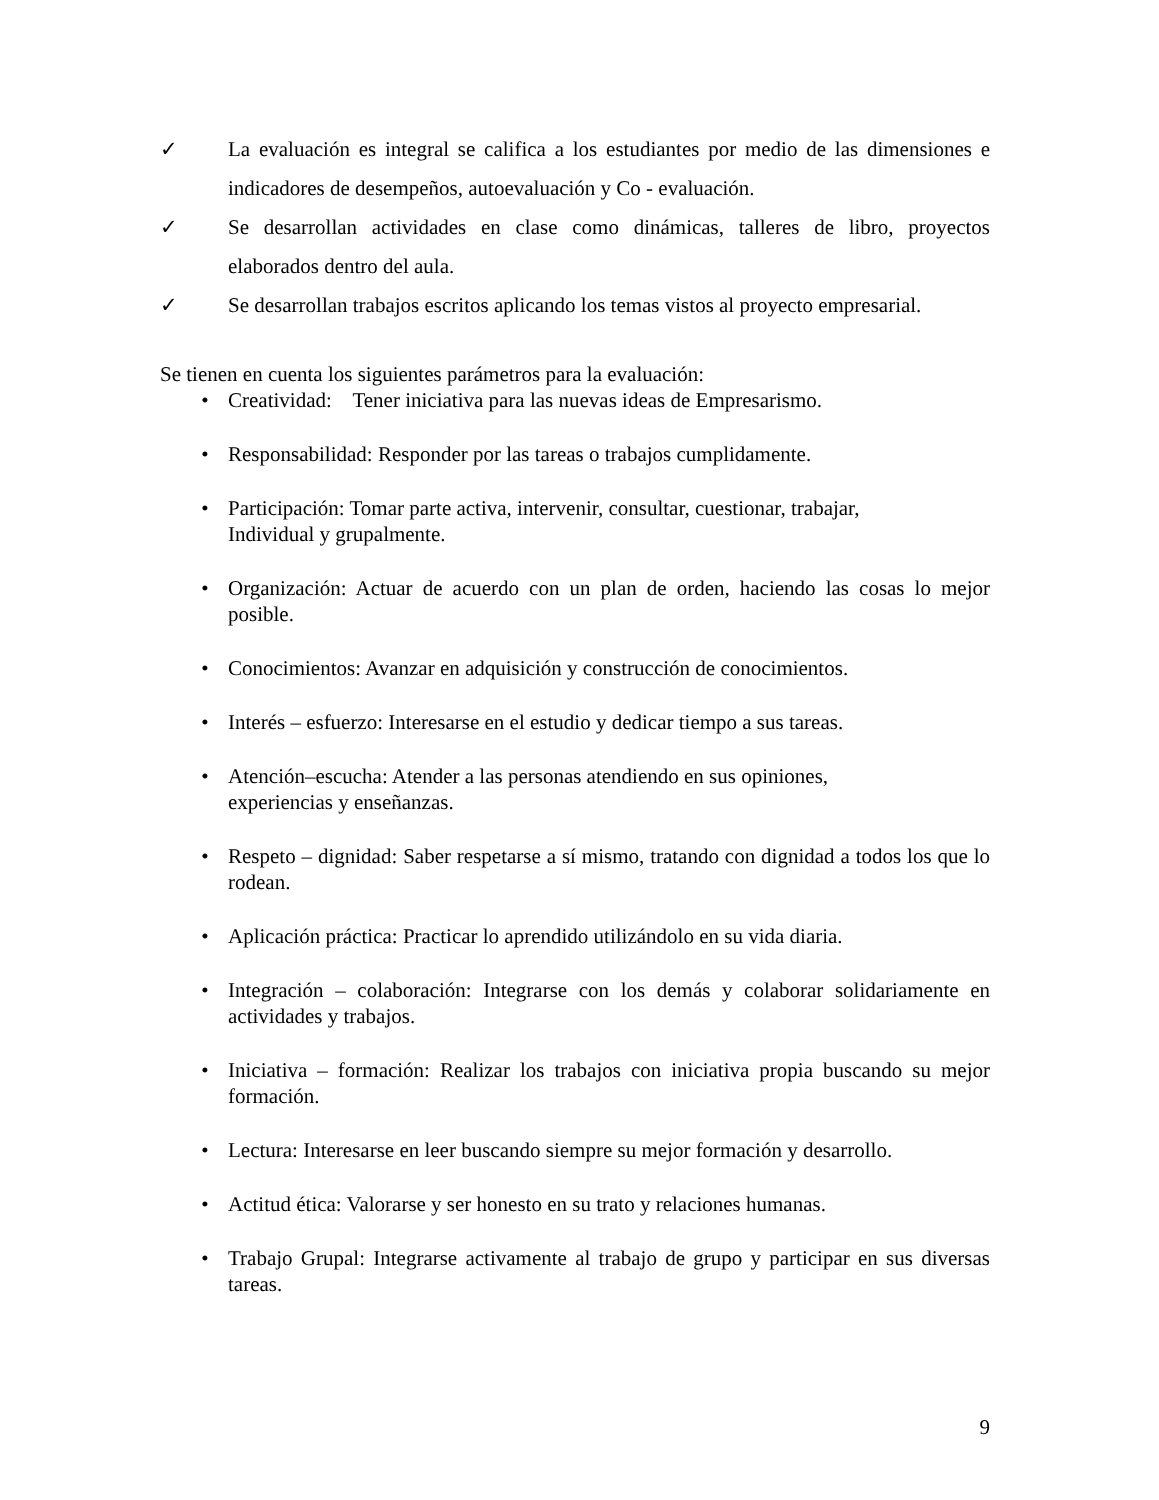✓ La evaluación es integral se califica a los estudiantes por medio de las dimensiones e indicadores de desempeños, autoevaluación y Co - evaluación.
✓ Se desarrollan actividades en clase como dinámicas, talleres de libro, proyectos elaborados dentro del aula.
✓ Se desarrollan trabajos escritos aplicando los temas vistos al proyecto empresarial.
Se tienen en cuenta los siguientes parámetros para la evaluación:
• Creatividad: Tener iniciativa para las nuevas ideas de Empresarismo.
• Responsabilidad: Responder por las tareas o trabajos cumplidamente.
• Participación: Tomar parte activa, intervenir, consultar, cuestionar, trabajar,
Individual y grupalmente.
• Organización: Actuar de acuerdo con un plan de orden, haciendo las cosas lo mejor posible.
• Conocimientos: Avanzar en adquisición y construcción de conocimientos.
• Interés – esfuerzo: Interesarse en el estudio y dedicar tiempo a sus tareas.
• Atención–escucha: Atender a las personas atendiendo en sus opiniones,
experiencias y enseñanzas.
• Respeto – dignidad: Saber respetarse a sí mismo, tratando con dignidad a todos los que lo rodean.
• Aplicación práctica: Practicar lo aprendido utilizándolo en su vida diaria.
• Integración – colaboración: Integrarse con los demás y colaborar solidariamente en actividades y trabajos.
• Iniciativa – formación: Realizar los trabajos con iniciativa propia buscando su mejor formación.
• Lectura: Interesarse en leer buscando siempre su mejor formación y desarrollo.
• Actitud ética: Valorarse y ser honesto en su trato y relaciones humanas.
• Trabajo Grupal: Integrarse activamente al trabajo de grupo y participar en sus diversas tareas.
9